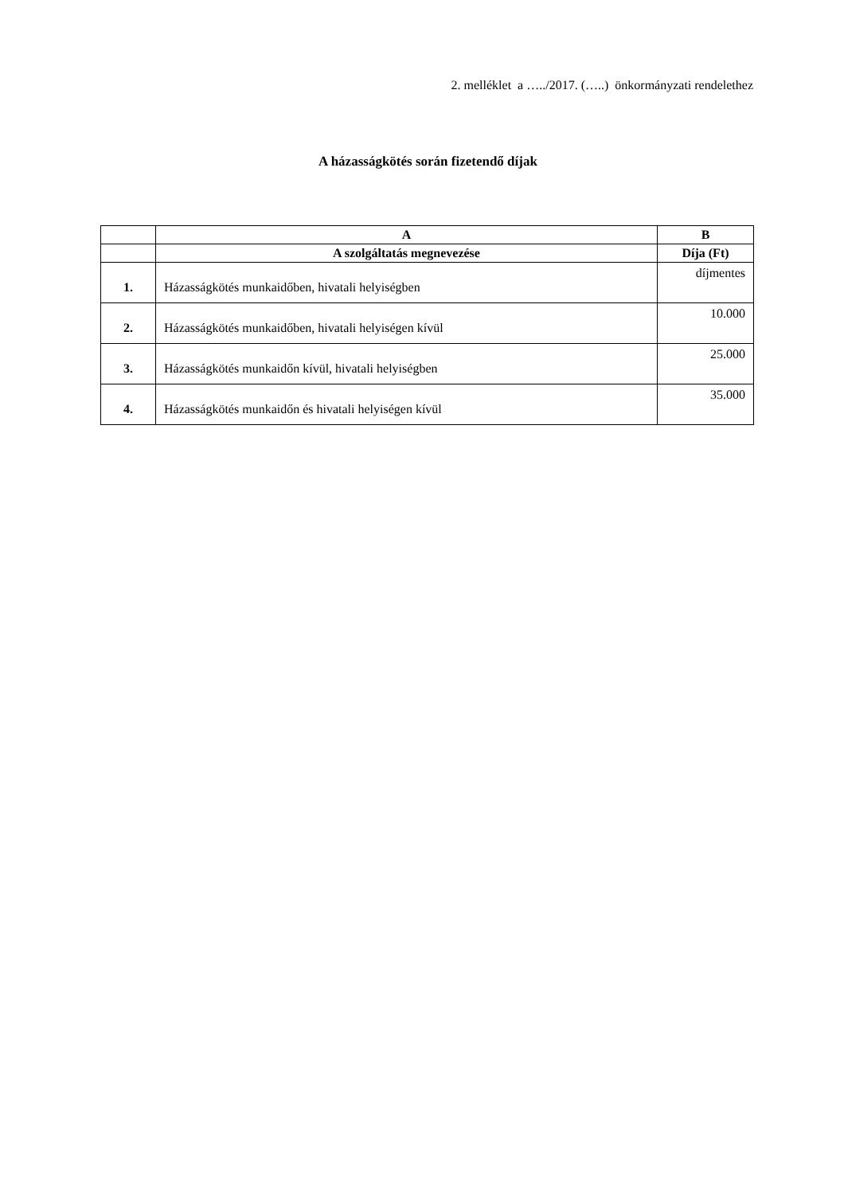2. melléklet a …../2017. (…..) önkormányzati rendelethez
A házasságkötés során fizetendő díjak
| | A | B |
| --- | --- | --- |
| | A szolgáltatás megnevezése | Díja (Ft) |
| 1. | Házasságkötés munkaidőben, hivatali helyiségben | díjmentes |
| 2. | Házasságkötés munkaidőben, hivatali helyiségen kívül | 10.000 |
| 3. | Házasságkötés munkaidőn kívül, hivatali helyiségben | 25.000 |
| 4. | Házasságkötés munkaidőn és hivatali helyiségen kívül | 35.000 |